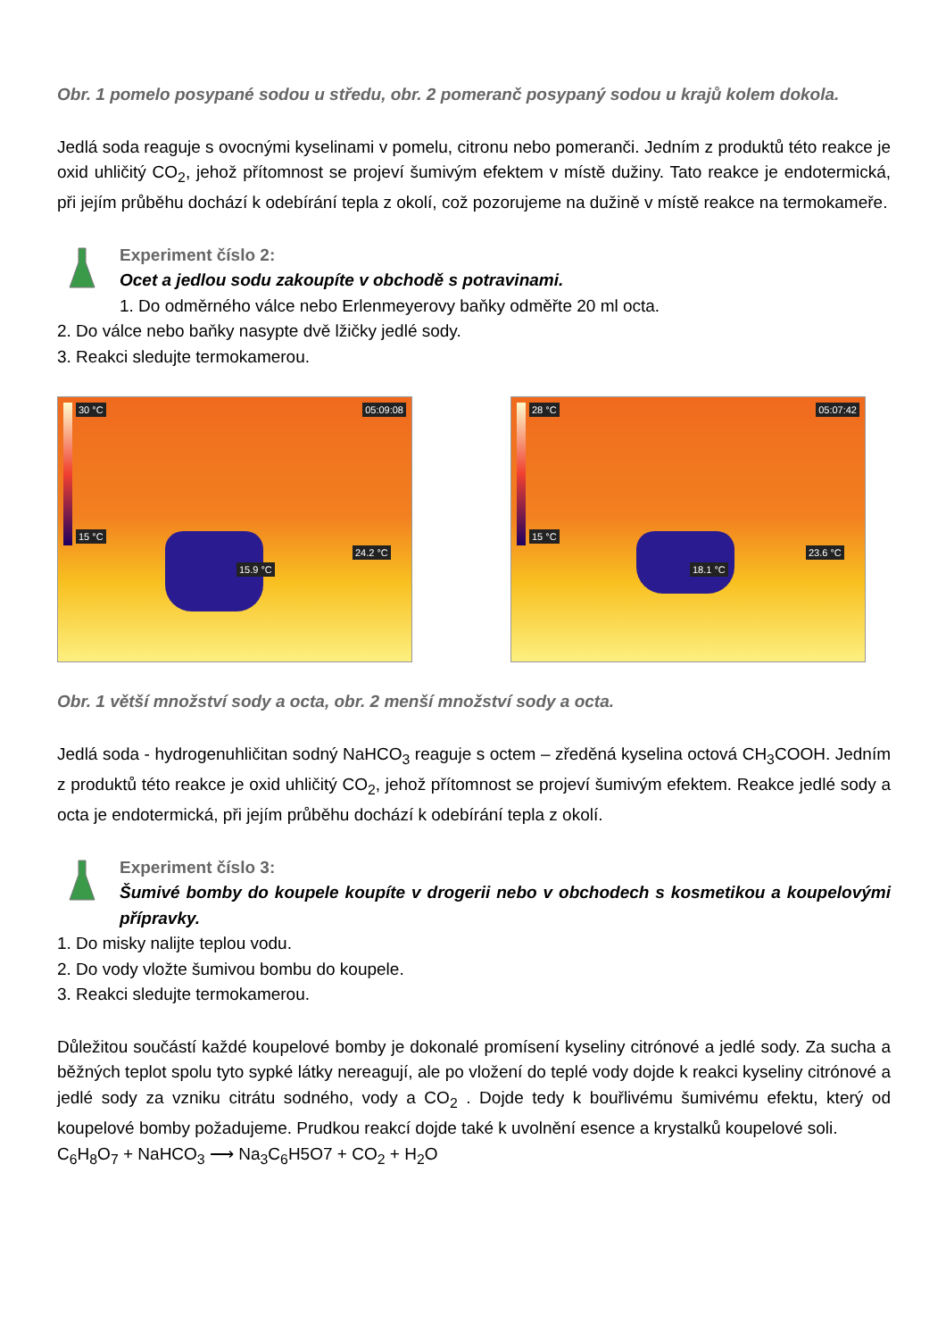Obr. 1 pomelo posypané sodou u středu, obr. 2 pomeranč posypaný sodou u krajů kolem dokola.
Jedlá soda reaguje s ovocnými kyselinami v pomelu, citronu nebo pomeranči. Jedním z produktů této reakce je oxid uhličitý CO<sub>2</sub>, jehož přítomnost se projeví šumivým efektem v místě dužiny. Tato reakce je endotermická, při jejím průběhu dochází k odebírání tepla z okolí, což pozorujeme na dužině v místě reakce na termokameře.
Experiment číslo 2:
Ocet a jedlou sodu zakoupíte v obchodě s potravinami.
1. Do odměrného válce nebo Erlenmeyerovy baňky odměřte 20 ml octa.
2. Do válce nebo baňky nasypte dvě lžičky jedlé sody.
3. Reakci sledujte termokamerou.
30 °C 05:09:08
15 °C
15.9 °C
24.2 °C
28 °C 05:07:42
15 °C
18.1 °C
23.6 °C
Obr. 1 větší množství sody a octa, obr. 2 menší množství sody a octa.
Jedlá soda - hydrogenuhličitan sodný NaHCO<sub>3</sub> reaguje s octem – zředěná kyselina octová CH<sub>3</sub>COOH. Jedním z produktů této reakce je oxid uhličitý CO<sub>2</sub>, jehož přítomnost se projeví šumivým efektem. Reakce jedlé sody a octa je endotermická, při jejím průběhu dochází k odebírání tepla z okolí.
Experiment číslo 3:
Šumivé bomby do koupele koupíte v drogerii nebo v obchodech s kosmetikou a koupelovými přípravky.
1. Do misky nalijte teplou vodu.
2. Do vody vložte šumivou bombu do koupele.
3. Reakci sledujte termokamerou.
Důležitou součástí každé koupelové bomby je dokonalé promísení kyseliny citrónové a jedlé sody. Za sucha a běžných teplot spolu tyto sypké látky nereagují, ale po vložení do teplé vody dojde k reakci kyseliny citrónové a jedlé sody za vzniku citrátu sodného, vody a CO<sub>2</sub> . Dojde tedy k bouřlivému šumivému efektu, který od koupelové bomby požadujeme. Prudkou reakcí dojde také k uvolnění esence a krystalků koupelové soli.
C<sub>6</sub>H<sub>8</sub>O<sub>7</sub> + NaHCO<sub>3</sub> ⟶ Na<sub>3</sub>C<sub>6</sub>H5O7 + CO<sub>2</sub> + H<sub>2</sub>O